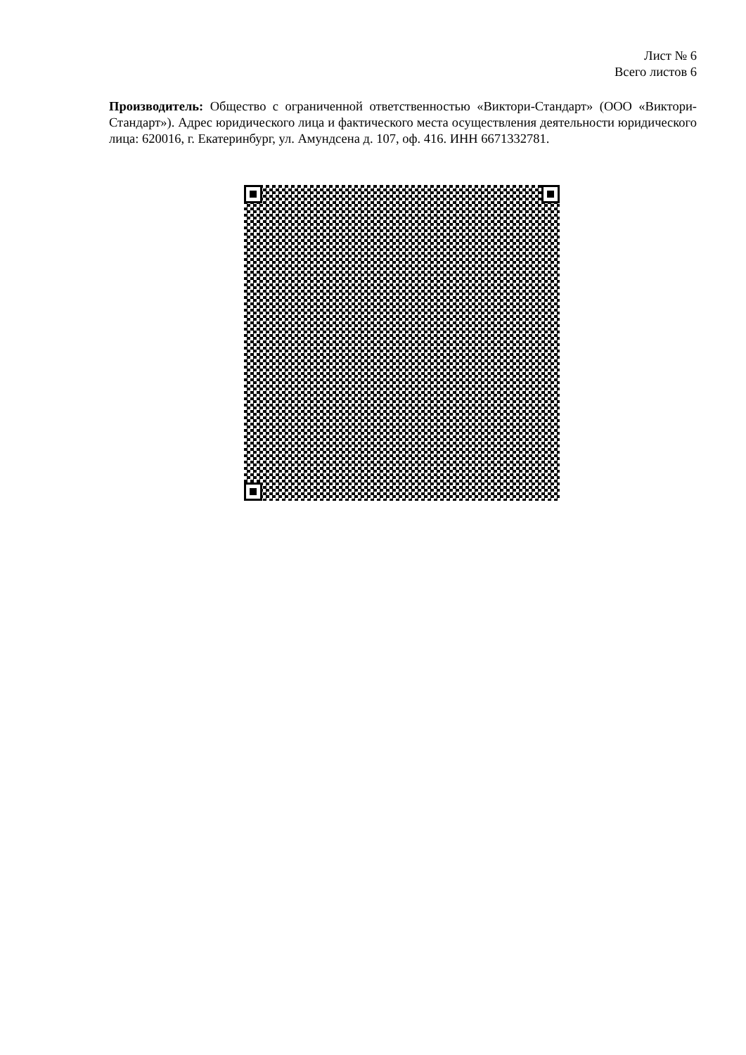Лист № 6
Всего листов 6
Производитель: Общество с ограниченной ответственностью «Виктори-Стандарт» (ООО «Виктори-Стандарт»). Адрес юридического лица и фактического места осуществления деятельности юридического лица: 620016, г. Екатеринбург, ул. Амундсена д. 107, оф. 416. ИНН 6671332781.